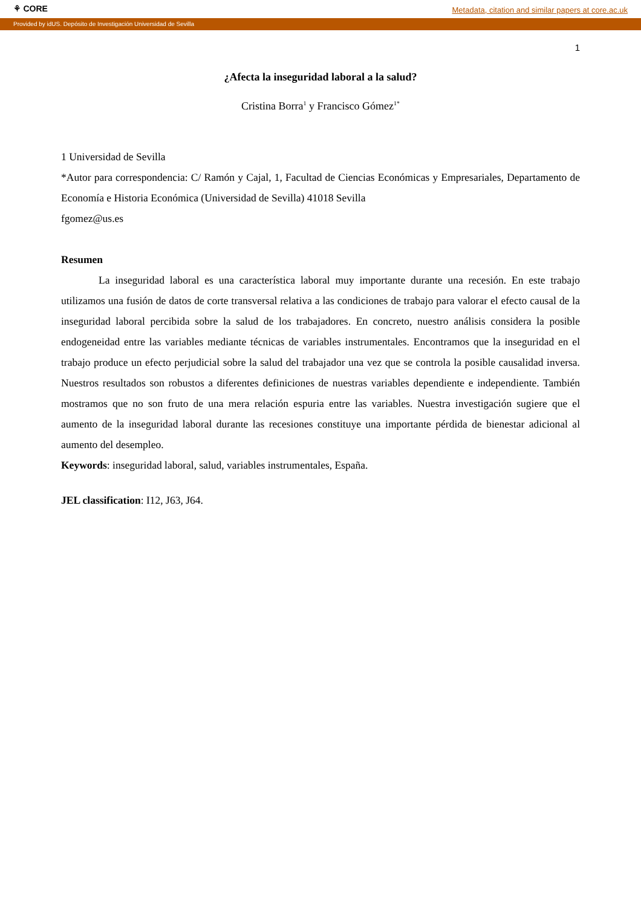⚘ CORE Metadata, citation and similar papers at core.ac.uk
Provided by idUS. Depósito de Investigación Universidad de Sevilla
1
¿Afecta la inseguridad laboral a la salud?
Cristina Borra<sup>1</sup> y Francisco Gómez<sup>1*</sup>
1 Universidad de Sevilla
*Autor para correspondencia: C/ Ramón y Cajal, 1, Facultad de Ciencias Económicas y Empresariales, Departamento de Economía e Historia Económica (Universidad de Sevilla) 41018 Sevilla
fgomez@us.es
Resumen
La inseguridad laboral es una característica laboral muy importante durante una recesión. En este trabajo utilizamos una fusión de datos de corte transversal relativa a las condiciones de trabajo para valorar el efecto causal de la inseguridad laboral percibida sobre la salud de los trabajadores. En concreto, nuestro análisis considera la posible endogeneidad entre las variables mediante técnicas de variables instrumentales. Encontramos que la inseguridad en el trabajo produce un efecto perjudicial sobre la salud del trabajador una vez que se controla la posible causalidad inversa. Nuestros resultados son robustos a diferentes definiciones de nuestras variables dependiente e independiente. También mostramos que no son fruto de una mera relación espuria entre las variables. Nuestra investigación sugiere que el aumento de la inseguridad laboral durante las recesiones constituye una importante pérdida de bienestar adicional al aumento del desempleo.
Keywords: inseguridad laboral, salud, variables instrumentales, España.
JEL classification: I12, J63, J64.